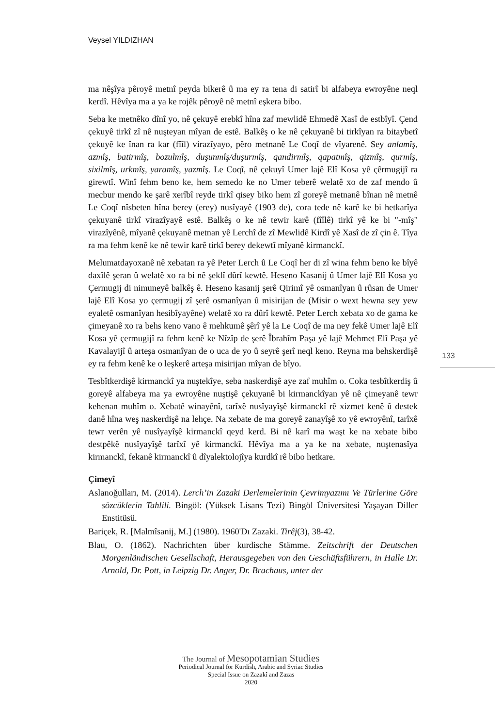Veysel YILDIZHAN
ma nêşîya pêroyê metnî peyda bikerê û ma ey ra tena di satirî bi alfabeya ewroyêne neql kerdî. Hêvîya ma a ya ke rojêk pêroyê nê metnî eşkera bibo.
Seba ke metnêko dînî yo, nê çekuyê erebkî hîna zaf mewlidê Ehmedê Xasî de estbîyî. Çend çekuyê tirkî zî nê nuşteyan mîyan de estê. Balkêş o ke nê çekuyanê bi tirkîyan ra bitaybetî çekuyê ke înan ra kar (fîîl) virazîyayo, pêro metnanê Le Coqî de vîyarenê. Sey anlamîş, azmîş, batirmîş, bozulmîş, duşunmîş/duşurmîş, qandirmîş, qapatmîş, qizmîş, qurmîş, sixilmîş, urkmîş, yaramîş, yazmîş. Le Coqî, nê çekuyî Umer lajê Elî Kosa yê çêrmugijî ra girewtî. Winî fehm beno ke, hem semedo ke no Umer teberê welatê xo de zaf mendo û mecbur mendo ke şarê xerîbî reyde tirkî qisey biko hem zî goreyê metnanê bînan nê metnê Le Coqî nîsbeten hîna berey (erey) nusîyayê (1903 de), cora tede nê karê ke bi hetkarîya çekuyanê tirkî virazîyayê estê. Balkêş o ke nê tewir karê (fîîlê) tirkî yê ke bi "-mîş" virazîyênê, mîyanê çekuyanê metnan yê Lerchî de zî Mewlidê Kirdî yê Xasî de zî çin ê. Tîya ra ma fehm kenê ke nê tewir karê tirkî berey dekewtî mîyanê kirmanckî.
Melumatdayoxanê nê xebatan ra yê Peter Lerch û Le Coqî her di zî wina fehm beno ke bîyê daxîlê şeran û welatê xo ra bi nê şeklî dûrî kewtê. Heseno Kasanij û Umer lajê Elî Kosa yo Çermugij di nimuneyê balkêş ê. Heseno kasanij şerê Qirimî yê osmanîyan û rûsan de Umer lajê Elî Kosa yo çermugij zî şerê osmanîyan û misirijan de (Misir o wext hewna sey yew eyaletê osmanîyan hesibîyayêne) welatê xo ra dûrî kewtê. Peter Lerch xebata xo de gama ke çimeyanê xo ra behs keno vano ê mehkumê şêrî yê la Le Coqî de ma ney fekê Umer lajê Elî Kosa yê çermugijî ra fehm kenê ke Nîzîp de şerê Îbrahîm Paşa yê lajê Mehmet Elî Paşa yê Kavalayijî û arteşa osmanîyan de o uca de yo û seyrê şerî neql keno. Reyna ma behskerdişê ey ra fehm kenê ke o leşkerê arteşa misirijan mîyan de bîyo.
Tesbîtkerdişê kirmanckî ya nuştekîye, seba naskerdişê aye zaf muhîm o. Coka tesbîtkerdiş û goreyê alfabeya ma ya ewroyêne nuştişê çekuyanê bi kirmanckîyan yê nê çimeyanê tewr kehenan muhîm o. Xebatê winayênî, tarîxê nusîyayîşê kirmanckî rê xizmet kenê û destek danê hîna weş naskerdişê na lehçe. Na xebate de ma goreyê zanayîşê xo yê ewroyênî, tarîxê tewr verên yê nusîyayîşê kirmanckî qeyd kerd. Bi nê karî ma waşt ke na xebate bibo destpêkê nusîyayîşê tarîxî yê kirmanckî. Hêvîya ma a ya ke na xebate, nuştenasîya kirmanckî, fekanê kirmanckî û dîyalektolojîya kurdkî rê bibo hetkare.
Çimeyî
Aslanoğulları, M. (2014). Lerch’in Zazaki Derlemelerinin Çevrimyazımı Ve Türlerine Göre sözcüklerin Tahlili. Bingöl: (Yüksek Lisans Tezi) Bingöl Üniversitesi Yaşayan Diller Enstitüsü.
Bariçek, R. [Malmîsanij, M.] (1980). 1960'Dı Zazaki. Tirêj(3), 38-42.
Blau, O. (1862). Nachrichten über kurdische Stämme. Zeitschrift der Deutschen Morgenländischen Gesellschaft, Herausgegeben von den Geschäftsführern, in Halle Dr. Arnold, Dr. Pott, in Leipzig Dr. Anger, Dr. Brachaus, unter der
133
The Journal of Mesopotamian Studies
Periodical Journal for Kurdish, Arabic and Syriac Studies
Special Issue on Zazakî and Zazas
2020